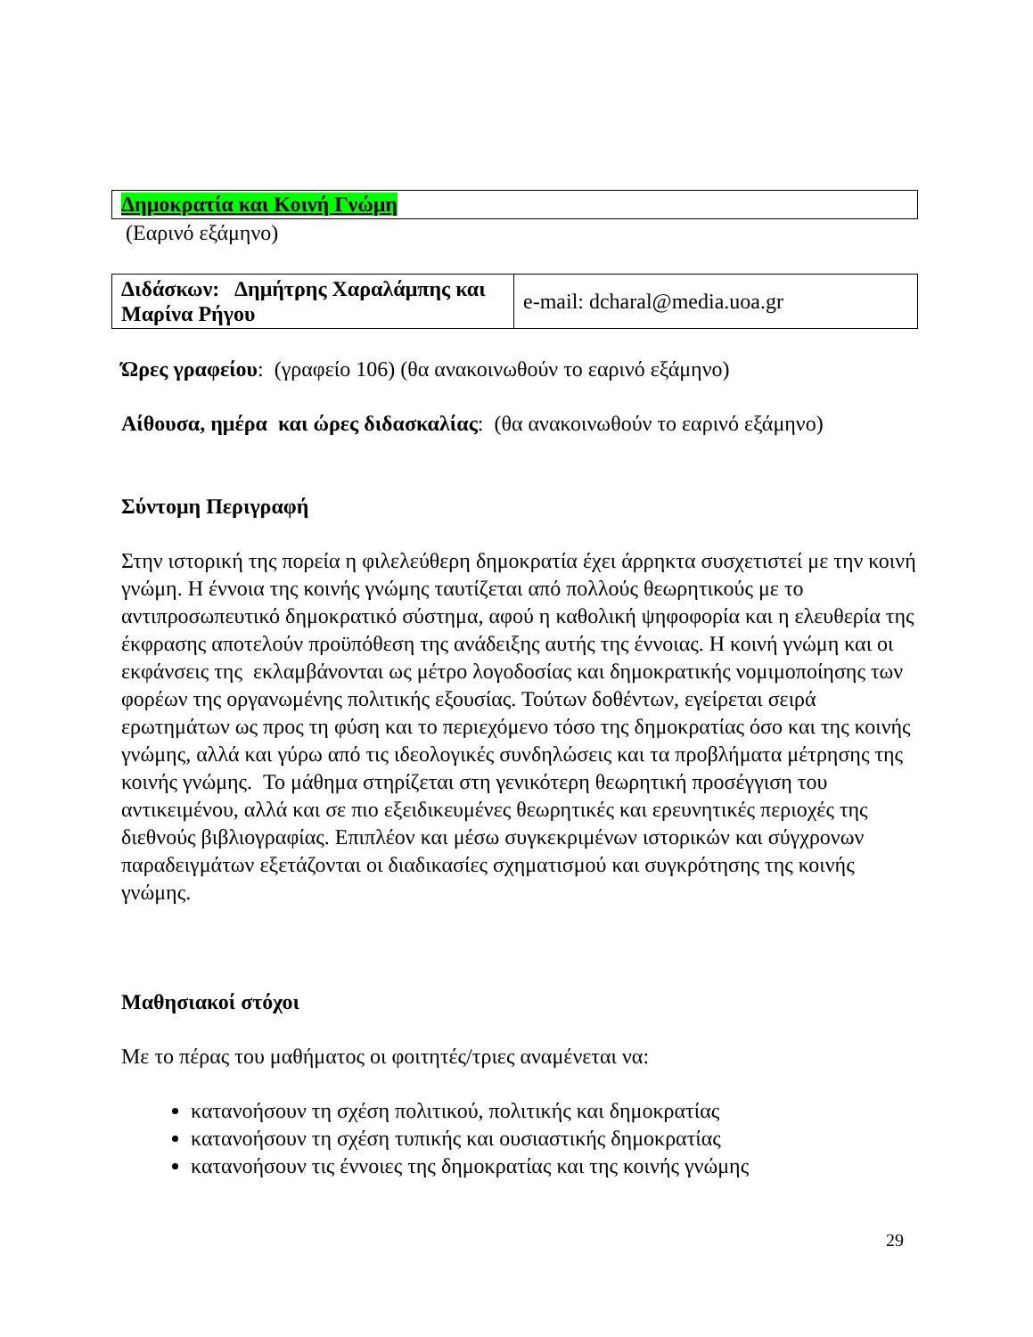| Δημοκρατία και Κοινή Γνώμη |
(Εαρινό εξάμηνο)
| Διδάσκων: Δημήτρης Χαραλάμπης και Μαρίνα Ρήγου | e-mail: dcharal@media.uoa.gr |
Ώρες γραφείου: (γραφείο 106) (θα ανακοινωθούν το εαρινό εξάμηνο)
Αίθουσα, ημέρα και ώρες διδασκαλίας: (θα ανακοινωθούν το εαρινό εξάμηνο)
Σύντομη Περιγραφή
Στην ιστορική της πορεία η φιλελεύθερη δημοκρατία έχει άρρηκτα συσχετιστεί με την κοινή γνώμη. Η έννοια της κοινής γνώμης ταυτίζεται από πολλούς θεωρητικούς με το αντιπροσωπευτικό δημοκρατικό σύστημα, αφού η καθολική ψηφοφορία και η ελευθερία της έκφρασης αποτελούν προϋπόθεση της ανάδειξης αυτής της έννοιας. Η κοινή γνώμη και οι εκφάνσεις της εκλαμβάνονται ως μέτρο λογοδοσίας και δημοκρατικής νομιμοποίησης των φορέων της οργανωμένης πολιτικής εξουσίας. Τούτων δοθέντων, εγείρεται σειρά ερωτημάτων ως προς τη φύση και το περιεχόμενο τόσο της δημοκρατίας όσο και της κοινής γνώμης, αλλά και γύρω από τις ιδεολογικές συνδηλώσεις και τα προβλήματα μέτρησης της κοινής γνώμης. Το μάθημα στηρίζεται στη γενικότερη θεωρητική προσέγγιση του αντικειμένου, αλλά και σε πιο εξειδικευμένες θεωρητικές και ερευνητικές περιοχές της διεθνούς βιβλιογραφίας. Επιπλέον και μέσω συγκεκριμένων ιστορικών και σύγχρονων παραδειγμάτων εξετάζονται οι διαδικασίες σχηματισμού και συγκρότησης της κοινής γνώμης.
Μαθησιακοί στόχοι
Με το πέρας του μαθήματος οι φοιτητές/τριες αναμένεται να:
κατανοήσουν τη σχέση πολιτικού, πολιτικής και δημοκρατίας
κατανοήσουν τη σχέση τυπικής και ουσιαστικής δημοκρατίας
κατανοήσουν τις έννοιες της δημοκρατίας και της κοινής γνώμης
29